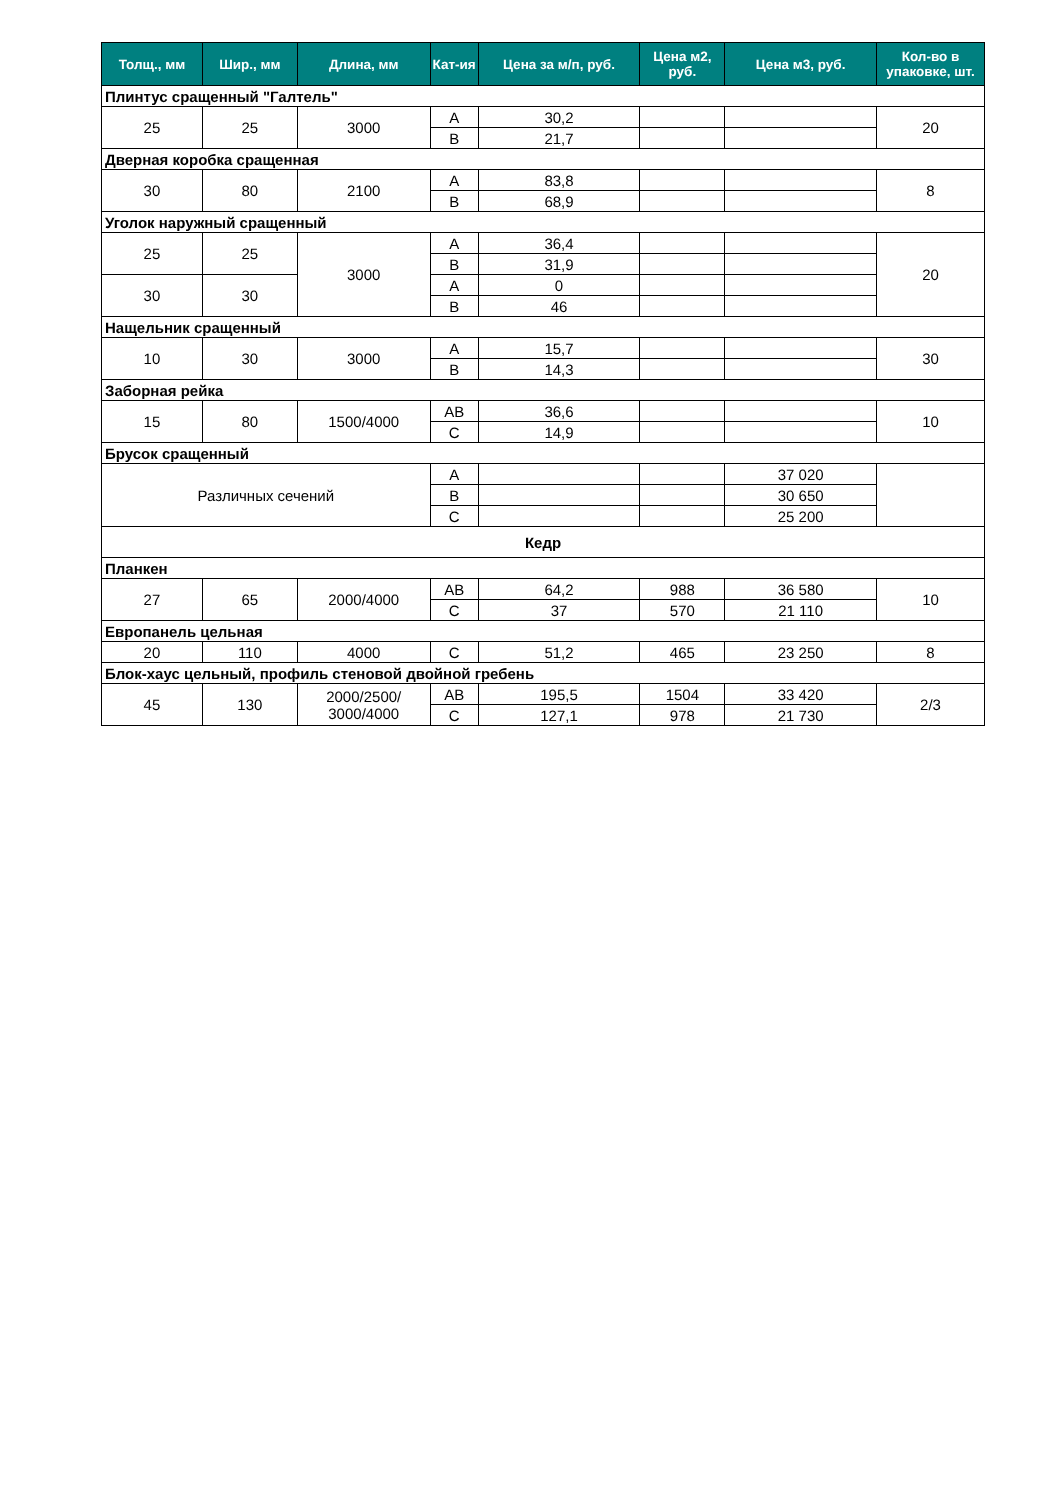| Толщ., мм | Шир., мм | Длина, мм | Кат-ия | Цена за м/п, руб. | Цена м2, руб. | Цена м3, руб. | Кол-во в упаковке, шт. |
| --- | --- | --- | --- | --- | --- | --- | --- |
| Плинтус сращенный "Галтель" | | | | | | | |
| 25 | 25 | 3000 | A | 30,2 | | | 20 |
| | | | B | 21,7 | | | |
| Дверная коробка сращенная | | | | | | | |
| 30 | 80 | 2100 | A | 83,8 | | | 8 |
| | | | B | 68,9 | | | |
| Уголок наружный сращенный | | | | | | | |
| 25 | 25 | 3000 | A | 36,4 | | | 20 |
| | | | B | 31,9 | | | |
| 30 | 30 | | A | 0 | | | |
| | | | B | 46 | | | |
| Нащельник сращенный | | | | | | | |
| 10 | 30 | 3000 | A | 15,7 | | | 30 |
| | | | B | 14,3 | | | |
| Заборная рейка | | | | | | | |
| 15 | 80 | 1500/4000 | AB | 36,6 | | | 10 |
| | | | C | 14,9 | | | |
| Брусок сращенный | | | | | | | |
| Различных сечений | | | A | | | 37 020 | |
| | | | B | | | 30 650 | |
| | | | C | | | 25 200 | |
| Кедр | | | | | | | |
| Планкен | | | | | | | |
| 27 | 65 | 2000/4000 | AB | 64,2 | 988 | 36 580 | 10 |
| | | | C | 37 | 570 | 21 110 | |
| Европанель цельная | | | | | | | |
| 20 | 110 | 4000 | C | 51,2 | 465 | 23 250 | 8 |
| Блок-хаус цельный, профиль стеновой двойной гребень | | | | | | | |
| 45 | 130 | 2000/2500/ 3000/4000 | AB | 195,5 | 1504 | 33 420 | 2/3 |
| | | | C | 127,1 | 978 | 21 730 | |